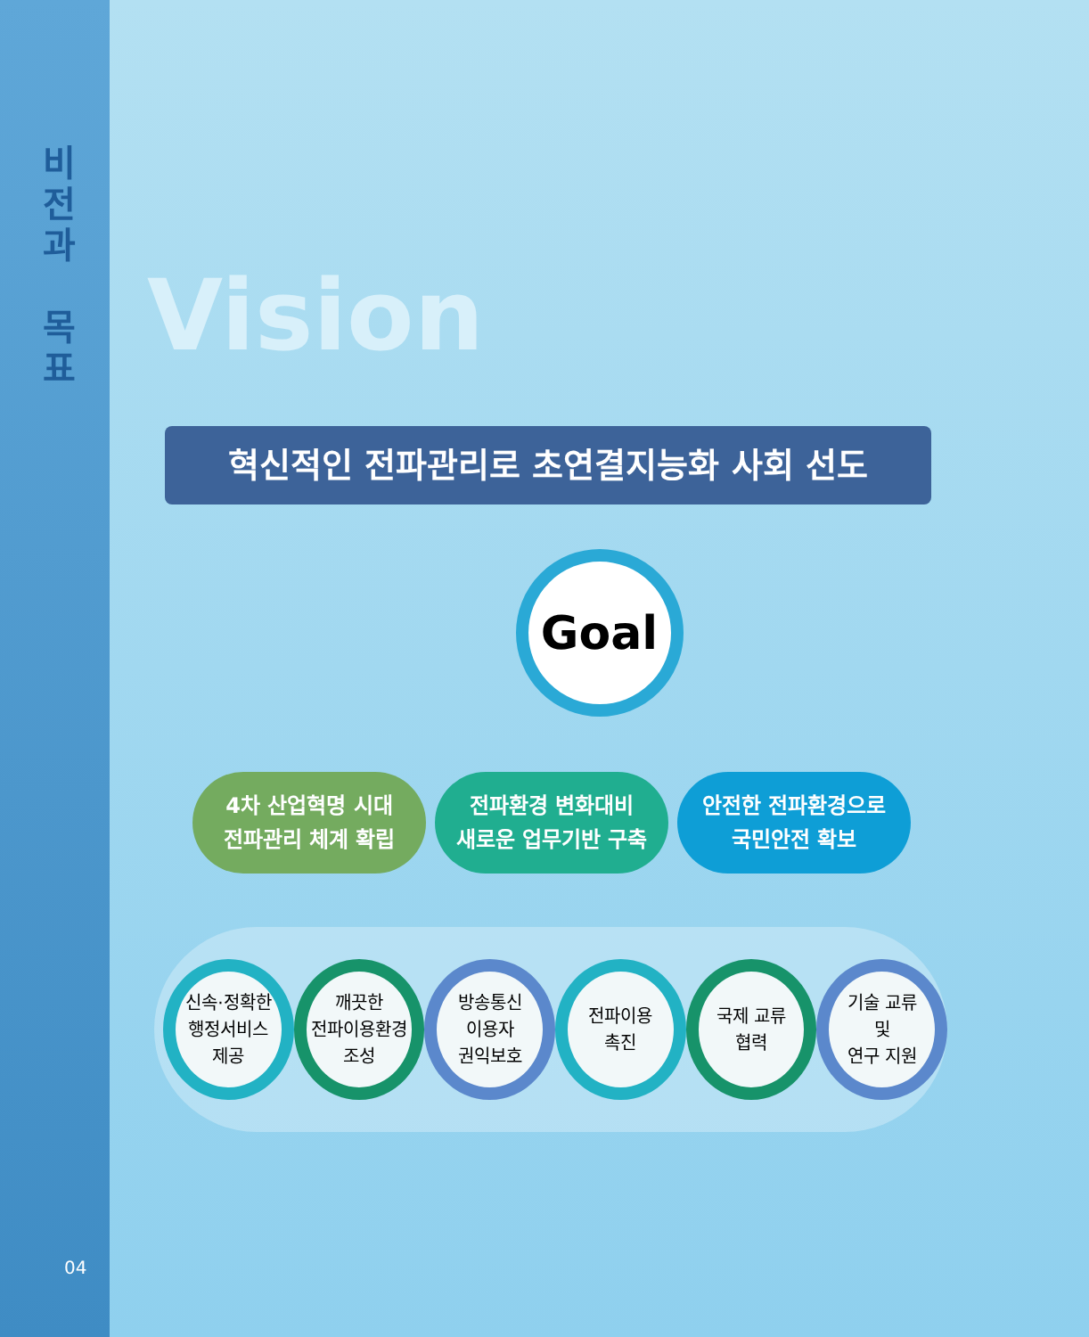비
전
과
목
표
04
Vision
혁신적인 전파관리로 초연결지능화 사회 선도
Goal
4차 산업혁명 시대
전파관리 체계 확립
전파환경 변화대비
새로운 업무기반 구축
안전한 전파환경으로
국민안전 확보
신속·정확한
행정서비스
제공
깨끗한
전파이용환경
조성
방송통신
이용자
권익보호
전파이용
촉진
국제 교류
협력
기술 교류
및
연구 지원